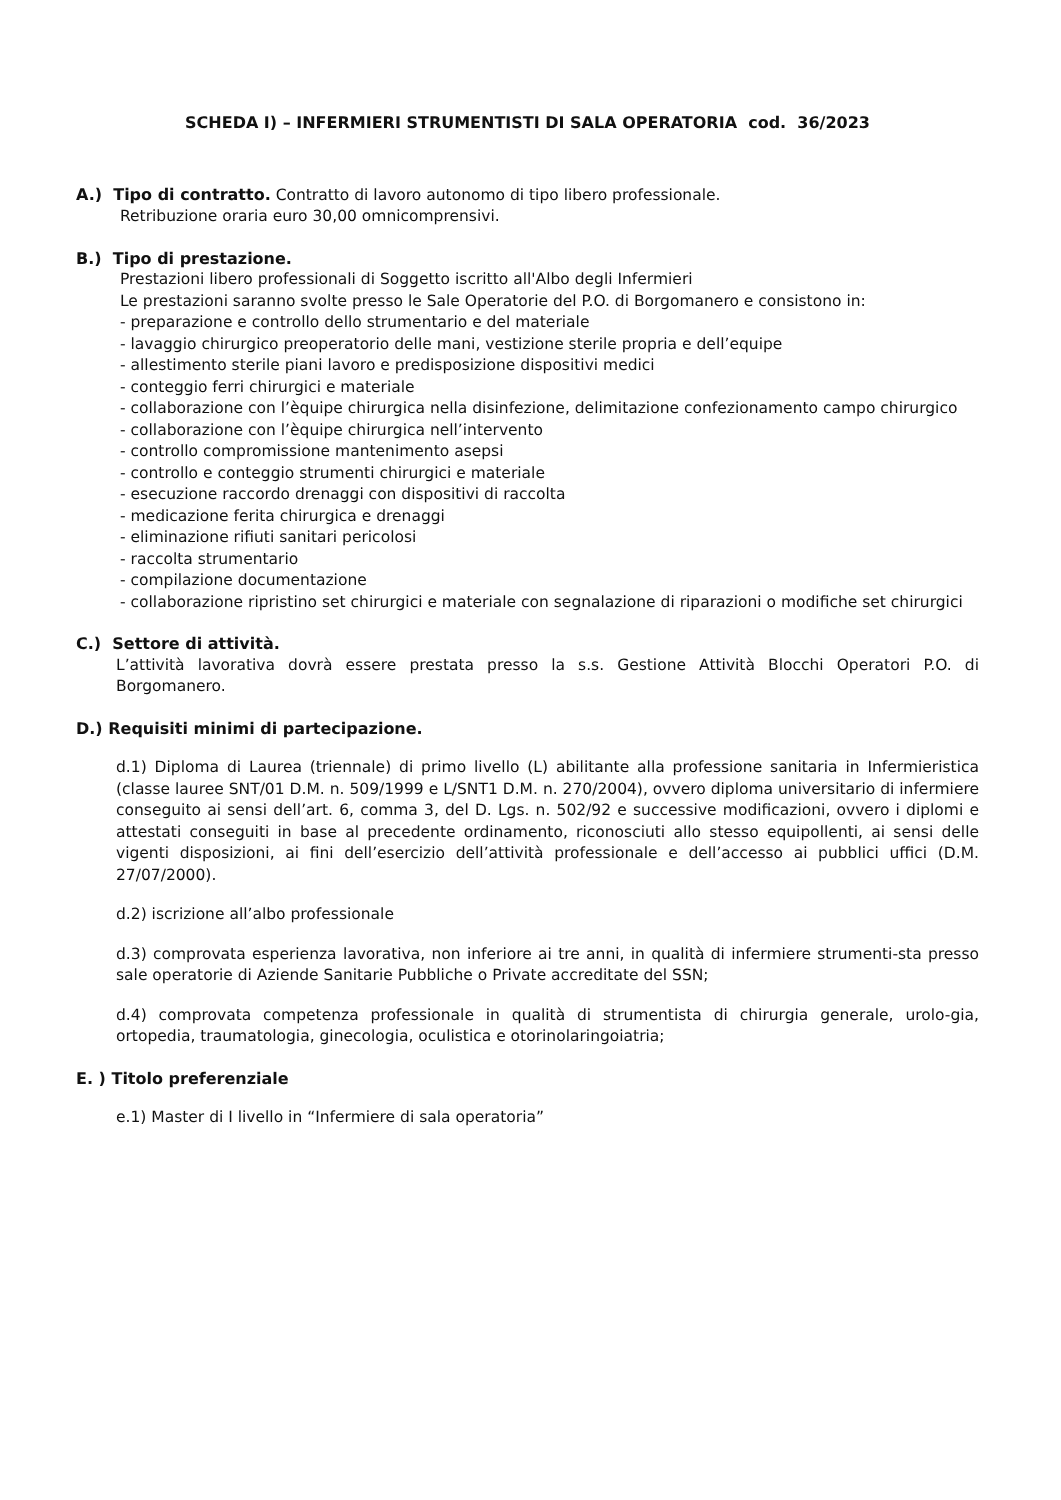SCHEDA I) – INFERMIERI STRUMENTISTI DI SALA OPERATORIA cod. 36/2023
A.) Tipo di contratto. Contratto di lavoro autonomo di tipo libero professionale.
Retribuzione oraria euro 30,00 omnicomprensivi.
B.) Tipo di prestazione.
Prestazioni libero professionali di Soggetto iscritto all'Albo degli Infermieri
Le prestazioni saranno svolte presso le Sale Operatorie del P.O. di Borgomanero e consistono in:
- preparazione e controllo dello strumentario e del materiale
- lavaggio chirurgico preoperatorio delle mani, vestizione sterile propria e dell’equipe
- allestimento sterile piani lavoro e predisposizione dispositivi medici
- conteggio ferri chirurgici e materiale
- collaborazione con l’èquipe chirurgica nella disinfezione, delimitazione confezionamento campo chirurgico
- collaborazione con l’èquipe chirurgica nell’intervento
- controllo compromissione mantenimento asepsi
- controllo e conteggio strumenti chirurgici e materiale
- esecuzione raccordo drenaggi con dispositivi di raccolta
- medicazione ferita chirurgica e drenaggi
- eliminazione rifiuti sanitari pericolosi
- raccolta strumentario
- compilazione documentazione
- collaborazione ripristino set chirurgici e materiale con segnalazione di riparazioni o modifiche set chirurgici
C.) Settore di attività.
L’attività lavorativa dovrà essere prestata presso la s.s. Gestione Attività Blocchi Operatori P.O. di Borgomanero.
D.) Requisiti minimi di partecipazione.
d.1) Diploma di Laurea (triennale) di primo livello (L) abilitante alla professione sanitaria in Infermieristica (classe lauree SNT/01 D.M. n. 509/1999 e L/SNT1 D.M. n. 270/2004), ovvero diploma universitario di infermiere conseguito ai sensi dell’art. 6, comma 3, del D. Lgs. n. 502/92 e successive modificazioni, ovvero i diplomi e attestati conseguiti in base al precedente ordinamento, riconosciuti allo stesso equipollenti, ai sensi delle vigenti disposizioni, ai fini dell’esercizio dell’attività professionale e dell’accesso ai pubblici uffici (D.M. 27/07/2000).
d.2) iscrizione all’albo professionale
d.3) comprovata esperienza lavorativa, non inferiore ai tre anni, in qualità di infermiere strumenti-sta presso sale operatorie di Aziende Sanitarie Pubbliche o Private accreditate del SSN;
d.4) comprovata competenza professionale in qualità di strumentista di chirurgia generale, urolo-gia, ortopedia, traumatologia, ginecologia, oculistica e otorinolaringoiatria;
E. ) Titolo preferenziale
e.1) Master di I livello in “Infermiere di sala operatoria”